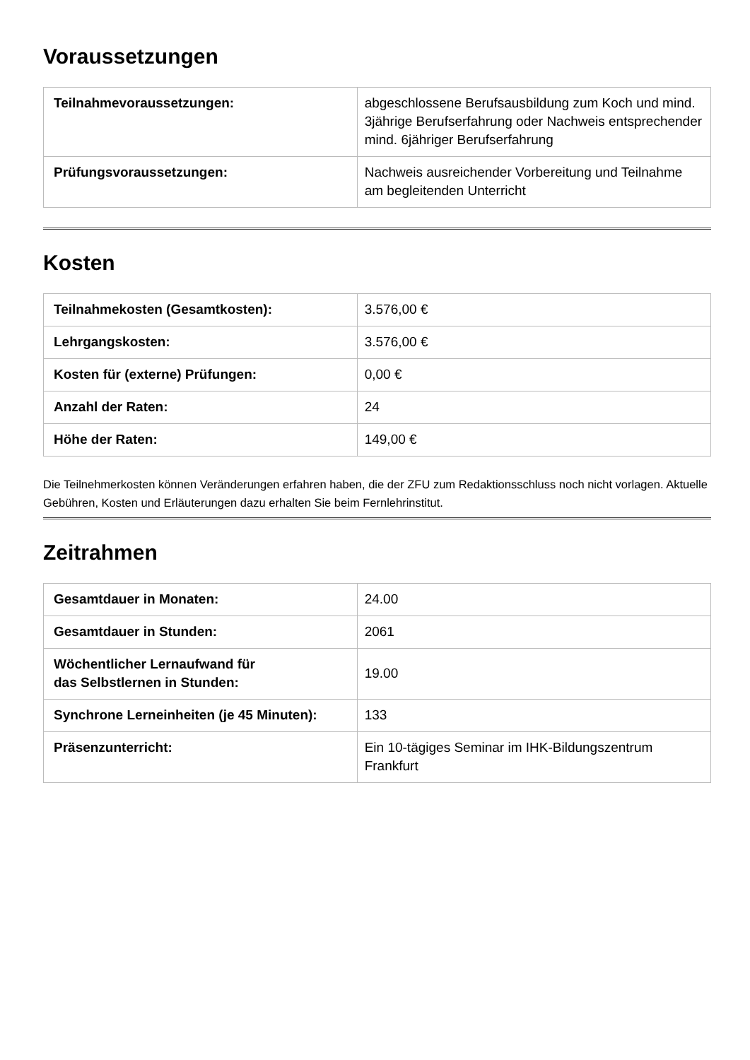Voraussetzungen
| Teilnahmevoraussetzungen: | abgeschlossene Berufsausbildung zum Koch und mind. 3jährige Berufserfahrung oder Nachweis entsprechender mind. 6jähriger Berufserfahrung |
| Prüfungsvoraussetzungen: | Nachweis ausreichender Vorbereitung und Teilnahme am begleitenden Unterricht |
Kosten
| Teilnahmekosten (Gesamtkosten): | 3.576,00 € |
| Lehrgangskosten: | 3.576,00 € |
| Kosten für (externe) Prüfungen: | 0,00 € |
| Anzahl der Raten: | 24 |
| Höhe der Raten: | 149,00 € |
Die Teilnehmerkosten können Veränderungen erfahren haben, die der ZFU zum Redaktionsschluss noch nicht vorlagen. Aktuelle Gebühren, Kosten und Erläuterungen dazu erhalten Sie beim Fernlehrinstitut.
Zeitrahmen
| Gesamtdauer in Monaten: | 24.00 |
| Gesamtdauer in Stunden: | 2061 |
| Wöchentlicher Lernaufwand für das Selbstlernen in Stunden: | 19.00 |
| Synchrone Lerneinheiten (je 45 Minuten): | 133 |
| Präsenzunterricht: | Ein 10-tägiges Seminar im IHK-Bildungszentrum Frankfurt |